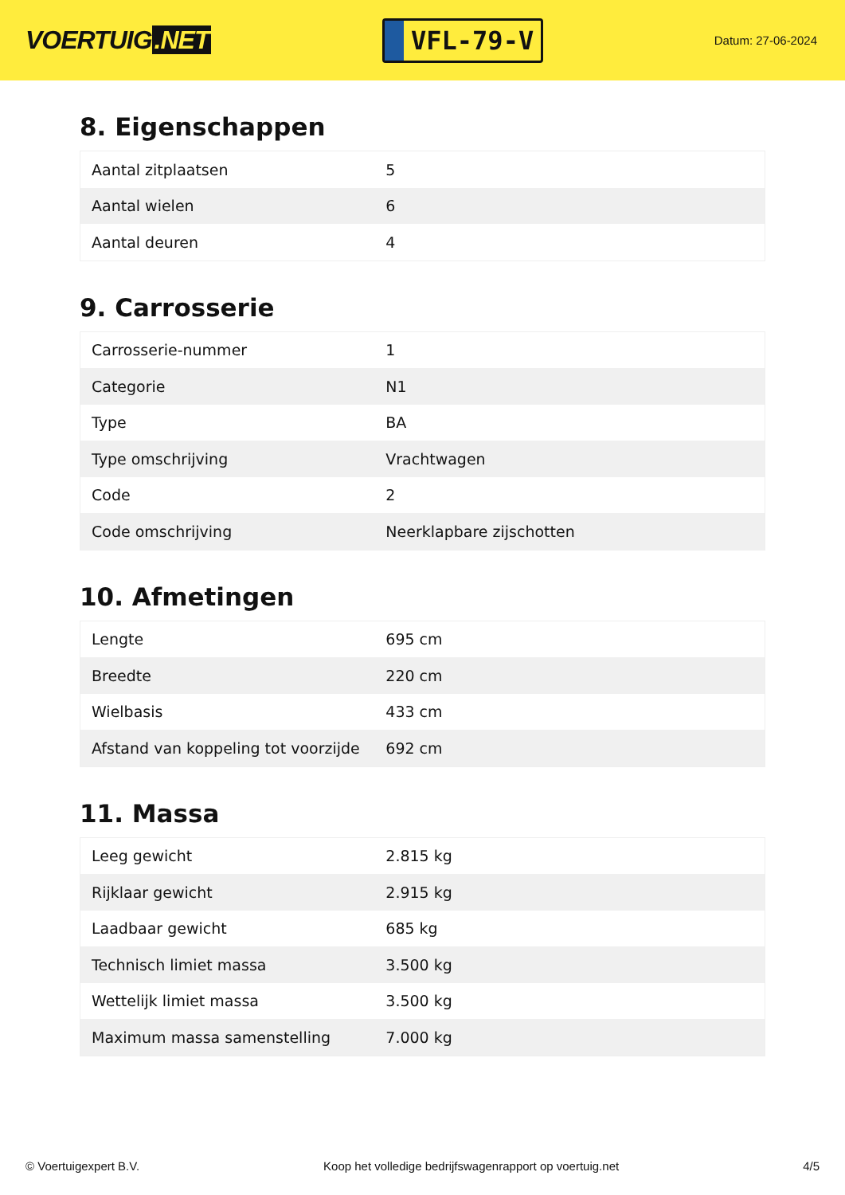VOERTUIG.NET
VFL-79-V
Datum: 27-06-2024
8. Eigenschappen
| Aantal zitplaatsen | 5 |
| Aantal wielen | 6 |
| Aantal deuren | 4 |
9. Carrosserie
| Carrosserie-nummer | 1 |
| Categorie | N1 |
| Type | BA |
| Type omschrijving | Vrachtwagen |
| Code | 2 |
| Code omschrijving | Neerklapbare zijschotten |
10. Afmetingen
| Lengte | 695 cm |
| Breedte | 220 cm |
| Wielbasis | 433 cm |
| Afstand van koppeling tot voorzijde | 692 cm |
11. Massa
| Leeg gewicht | 2.815 kg |
| Rijklaar gewicht | 2.915 kg |
| Laadbaar gewicht | 685 kg |
| Technisch limiet massa | 3.500 kg |
| Wettelijk limiet massa | 3.500 kg |
| Maximum massa samenstelling | 7.000 kg |
© Voertuigexpert B.V. Koop het volledige bedrijfswagenrapport op voertuig.net 4/5